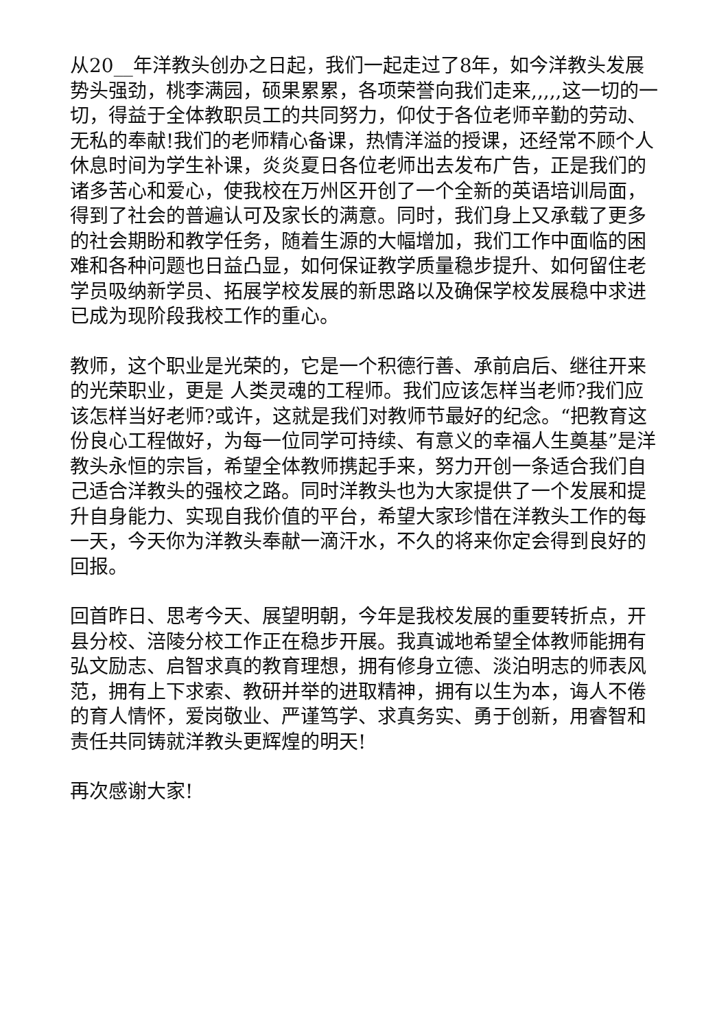从20__年洋教头创办之日起，我们一起走过了8年，如今洋教头发展势头强劲，桃李满园，硕果累累，各项荣誉向我们走来,,,,,这一切的一切，得益于全体教职员工的共同努力，仰仗于各位老师辛勤的劳动、无私的奉献!我们的老师精心备课，热情洋溢的授课，还经常不顾个人休息时间为学生补课，炎炎夏日各位老师出去发布广告，正是我们的诸多苦心和爱心，使我校在万州区开创了一个全新的英语培训局面，得到了社会的普遍认可及家长的满意。同时，我们身上又承载了更多的社会期盼和教学任务，随着生源的大幅增加，我们工作中面临的困难和各种问题也日益凸显，如何保证教学质量稳步提升、如何留住老学员吸纳新学员、拓展学校发展的新思路以及确保学校发展稳中求进已成为现阶段我校工作的重心。
教师，这个职业是光荣的，它是一个积德行善、承前启后、继往开来的光荣职业，更是 人类灵魂的工程师。我们应该怎样当老师?我们应该怎样当好老师?或许，这就是我们对教师节最好的纪念。“把教育这份良心工程做好，为每一位同学可持续、有意义的幸福人生奠基”是洋教头永恒的宗旨，希望全体教师携起手来，努力开创一条适合我们自己适合洋教头的强校之路。同时洋教头也为大家提供了一个发展和提升自身能力、实现自我价值的平台，希望大家珍惜在洋教头工作的每一天，今天你为洋教头奉献一滴汗水，不久的将来你定会得到良好的回报。
回首昨日、思考今天、展望明朝，今年是我校发展的重要转折点，开县分校、涪陵分校工作正在稳步开展。我真诚地希望全体教师能拥有弘文励志、启智求真的教育理想，拥有修身立德、淡泊明志的师表风范，拥有上下求索、教研并举的进取精神，拥有以生为本，诲人不倦的育人情怀，爱岗敬业、严谨笃学、求真务实、勇于创新，用睿智和责任共同铸就洋教头更辉煌的明天!
再次感谢大家!